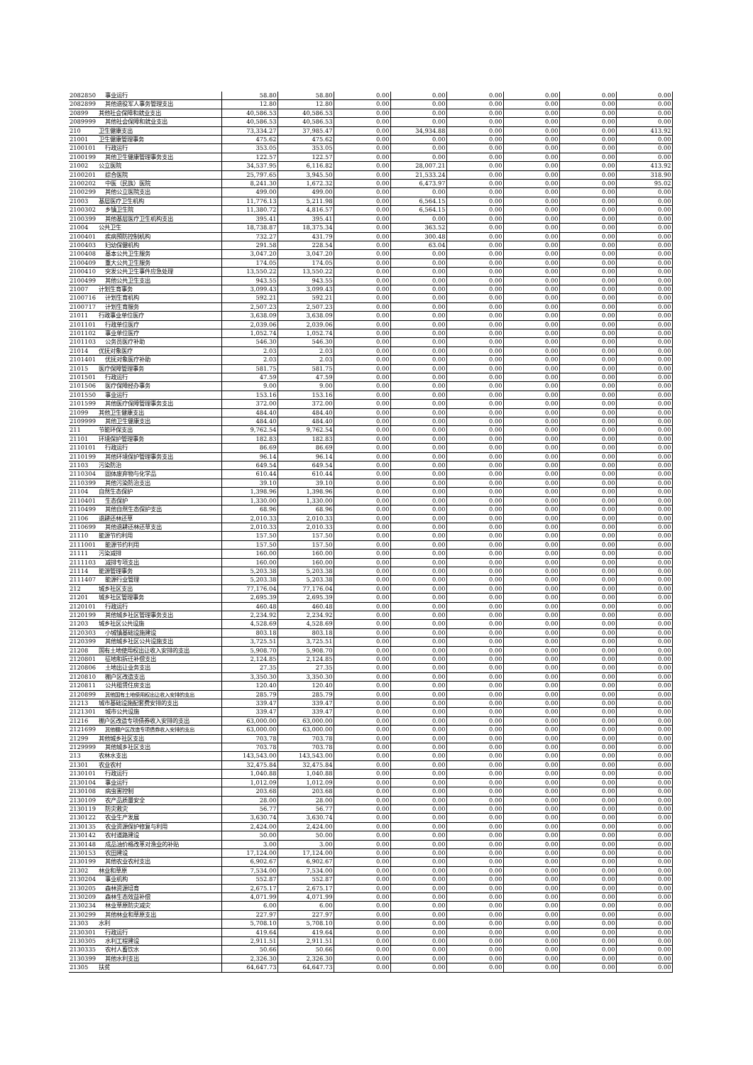| 2082850 | 事业运行 | 58.80 | 58.80 | 0.00 | 0.00 | 0.00 | 0.00 | 0.00 | 0.00 |
| 2082899 | 其他退役军人事务管理支出 | 12.80 | 12.80 | 0.00 | 0.00 | 0.00 | 0.00 | 0.00 | 0.00 |
| 20899 | 其他社会保障和就业支出 | 40,586.53 | 40,586.53 | 0.00 | 0.00 | 0.00 | 0.00 | 0.00 | 0.00 |
| 2089999 | 其他社会保障和就业支出 | 40,586.53 | 40,586.53 | 0.00 | 0.00 | 0.00 | 0.00 | 0.00 | 0.00 |
| 210 | 卫生健康支出 | 73,334.27 | 37,985.47 | 0.00 | 34,934.88 | 0.00 | 0.00 | 0.00 | 413.92 |
| 21001 | 卫生健康管理事务 | 475.62 | 475.62 | 0.00 | 0.00 | 0.00 | 0.00 | 0.00 | 0.00 |
| 2100101 | 行政运行 | 353.05 | 353.05 | 0.00 | 0.00 | 0.00 | 0.00 | 0.00 | 0.00 |
| 2100199 | 其他卫生健康管理事务支出 | 122.57 | 122.57 | 0.00 | 0.00 | 0.00 | 0.00 | 0.00 | 0.00 |
| 21002 | 公立医院 | 34,537.95 | 6,116.82 | 0.00 | 28,007.21 | 0.00 | 0.00 | 0.00 | 413.92 |
| 2100201 | 综合医院 | 25,797.65 | 3,945.50 | 0.00 | 21,533.24 | 0.00 | 0.00 | 0.00 | 318.90 |
| 2100202 | 中医（民族）医院 | 8,241.30 | 1,672.32 | 0.00 | 6,473.97 | 0.00 | 0.00 | 0.00 | 95.02 |
| 2100299 | 其他公立医院支出 | 499.00 | 499.00 | 0.00 | 0.00 | 0.00 | 0.00 | 0.00 | 0.00 |
| 21003 | 基层医疗卫生机构 | 11,776.13 | 5,211.98 | 0.00 | 6,564.15 | 0.00 | 0.00 | 0.00 | 0.00 |
| 2100302 | 乡镇卫生院 | 11,380.72 | 4,816.57 | 0.00 | 6,564.15 | 0.00 | 0.00 | 0.00 | 0.00 |
| 2100399 | 其他基层医疗卫生机构支出 | 395.41 | 395.41 | 0.00 | 0.00 | 0.00 | 0.00 | 0.00 | 0.00 |
| 21004 | 公共卫生 | 18,738.87 | 18,375.34 | 0.00 | 363.52 | 0.00 | 0.00 | 0.00 | 0.00 |
| 2100401 | 疾病预防控制机构 | 732.27 | 431.79 | 0.00 | 300.48 | 0.00 | 0.00 | 0.00 | 0.00 |
| 2100403 | 妇幼保健机构 | 291.58 | 228.54 | 0.00 | 63.04 | 0.00 | 0.00 | 0.00 | 0.00 |
| 2100408 | 基本公共卫生服务 | 3,047.20 | 3,047.20 | 0.00 | 0.00 | 0.00 | 0.00 | 0.00 | 0.00 |
| 2100409 | 重大公共卫生服务 | 174.05 | 174.05 | 0.00 | 0.00 | 0.00 | 0.00 | 0.00 | 0.00 |
| 2100410 | 突发公共卫生事件应急处理 | 13,550.22 | 13,550.22 | 0.00 | 0.00 | 0.00 | 0.00 | 0.00 | 0.00 |
| 2100499 | 其他公共卫生支出 | 943.55 | 943.55 | 0.00 | 0.00 | 0.00 | 0.00 | 0.00 | 0.00 |
| 21007 | 计划生育事务 | 3,099.43 | 3,099.43 | 0.00 | 0.00 | 0.00 | 0.00 | 0.00 | 0.00 |
| 2100716 | 计划生育机构 | 592.21 | 592.21 | 0.00 | 0.00 | 0.00 | 0.00 | 0.00 | 0.00 |
| 2100717 | 计划生育服务 | 2,507.23 | 2,507.23 | 0.00 | 0.00 | 0.00 | 0.00 | 0.00 | 0.00 |
| 21011 | 行政事业单位医疗 | 3,638.09 | 3,638.09 | 0.00 | 0.00 | 0.00 | 0.00 | 0.00 | 0.00 |
| 2101101 | 行政单位医疗 | 2,039.06 | 2,039.06 | 0.00 | 0.00 | 0.00 | 0.00 | 0.00 | 0.00 |
| 2101102 | 事业单位医疗 | 1,052.74 | 1,052.74 | 0.00 | 0.00 | 0.00 | 0.00 | 0.00 | 0.00 |
| 2101103 | 公务员医疗补助 | 546.30 | 546.30 | 0.00 | 0.00 | 0.00 | 0.00 | 0.00 | 0.00 |
| 21014 | 优抚对象医疗 | 2.03 | 2.03 | 0.00 | 0.00 | 0.00 | 0.00 | 0.00 | 0.00 |
| 2101401 | 优抚对象医疗补助 | 2.03 | 2.03 | 0.00 | 0.00 | 0.00 | 0.00 | 0.00 | 0.00 |
| 21015 | 医疗保障管理事务 | 581.75 | 581.75 | 0.00 | 0.00 | 0.00 | 0.00 | 0.00 | 0.00 |
| 2101501 | 行政运行 | 47.59 | 47.59 | 0.00 | 0.00 | 0.00 | 0.00 | 0.00 | 0.00 |
| 2101506 | 医疗保障经办事务 | 9.00 | 9.00 | 0.00 | 0.00 | 0.00 | 0.00 | 0.00 | 0.00 |
| 2101550 | 事业运行 | 153.16 | 153.16 | 0.00 | 0.00 | 0.00 | 0.00 | 0.00 | 0.00 |
| 2101599 | 其他医疗保障管理事务支出 | 372.00 | 372.00 | 0.00 | 0.00 | 0.00 | 0.00 | 0.00 | 0.00 |
| 21099 | 其他卫生健康支出 | 484.40 | 484.40 | 0.00 | 0.00 | 0.00 | 0.00 | 0.00 | 0.00 |
| 2109999 | 其他卫生健康支出 | 484.40 | 484.40 | 0.00 | 0.00 | 0.00 | 0.00 | 0.00 | 0.00 |
| 211 | 节能环保支出 | 9,762.54 | 9,762.54 | 0.00 | 0.00 | 0.00 | 0.00 | 0.00 | 0.00 |
| 21101 | 环境保护管理事务 | 182.83 | 182.83 | 0.00 | 0.00 | 0.00 | 0.00 | 0.00 | 0.00 |
| 2110101 | 行政运行 | 86.69 | 86.69 | 0.00 | 0.00 | 0.00 | 0.00 | 0.00 | 0.00 |
| 2110199 | 其他环境保护管理事务支出 | 96.14 | 96.14 | 0.00 | 0.00 | 0.00 | 0.00 | 0.00 | 0.00 |
| 21103 | 污染防治 | 649.54 | 649.54 | 0.00 | 0.00 | 0.00 | 0.00 | 0.00 | 0.00 |
| 2110304 | 固体废弃物与化学品 | 610.44 | 610.44 | 0.00 | 0.00 | 0.00 | 0.00 | 0.00 | 0.00 |
| 2110399 | 其他污染防治支出 | 39.10 | 39.10 | 0.00 | 0.00 | 0.00 | 0.00 | 0.00 | 0.00 |
| 21104 | 自然生态保护 | 1,398.96 | 1,398.96 | 0.00 | 0.00 | 0.00 | 0.00 | 0.00 | 0.00 |
| 2110401 | 生态保护 | 1,330.00 | 1,330.00 | 0.00 | 0.00 | 0.00 | 0.00 | 0.00 | 0.00 |
| 2110499 | 其他自然生态保护支出 | 68.96 | 68.96 | 0.00 | 0.00 | 0.00 | 0.00 | 0.00 | 0.00 |
| 21106 | 退耕还林还草 | 2,010.33 | 2,010.33 | 0.00 | 0.00 | 0.00 | 0.00 | 0.00 | 0.00 |
| 2110699 | 其他退耕还林还草支出 | 2,010.33 | 2,010.33 | 0.00 | 0.00 | 0.00 | 0.00 | 0.00 | 0.00 |
| 21110 | 能源节约利用 | 157.50 | 157.50 | 0.00 | 0.00 | 0.00 | 0.00 | 0.00 | 0.00 |
| 2111001 | 能源节约利用 | 157.50 | 157.50 | 0.00 | 0.00 | 0.00 | 0.00 | 0.00 | 0.00 |
| 21111 | 污染减排 | 160.00 | 160.00 | 0.00 | 0.00 | 0.00 | 0.00 | 0.00 | 0.00 |
| 2111103 | 减排专项支出 | 160.00 | 160.00 | 0.00 | 0.00 | 0.00 | 0.00 | 0.00 | 0.00 |
| 21114 | 能源管理事务 | 5,203.38 | 5,203.38 | 0.00 | 0.00 | 0.00 | 0.00 | 0.00 | 0.00 |
| 2111407 | 能源行业管理 | 5,203.38 | 5,203.38 | 0.00 | 0.00 | 0.00 | 0.00 | 0.00 | 0.00 |
| 212 | 城乡社区支出 | 77,176.04 | 77,176.04 | 0.00 | 0.00 | 0.00 | 0.00 | 0.00 | 0.00 |
| 21201 | 城乡社区管理事务 | 2,695.39 | 2,695.39 | 0.00 | 0.00 | 0.00 | 0.00 | 0.00 | 0.00 |
| 2120101 | 行政运行 | 460.48 | 460.48 | 0.00 | 0.00 | 0.00 | 0.00 | 0.00 | 0.00 |
| 2120199 | 其他城乡社区管理事务支出 | 2,234.92 | 2,234.92 | 0.00 | 0.00 | 0.00 | 0.00 | 0.00 | 0.00 |
| 21203 | 城乡社区公共设施 | 4,528.69 | 4,528.69 | 0.00 | 0.00 | 0.00 | 0.00 | 0.00 | 0.00 |
| 2120303 | 小城镇基础设施建设 | 803.18 | 803.18 | 0.00 | 0.00 | 0.00 | 0.00 | 0.00 | 0.00 |
| 2120399 | 其他城乡社区公共设施支出 | 3,725.51 | 3,725.51 | 0.00 | 0.00 | 0.00 | 0.00 | 0.00 | 0.00 |
| 21208 | 国有土地使用权出让收入安排的支出 | 5,908.70 | 5,908.70 | 0.00 | 0.00 | 0.00 | 0.00 | 0.00 | 0.00 |
| 2120801 | 征地和拆迁补偿支出 | 2,124.85 | 2,124.85 | 0.00 | 0.00 | 0.00 | 0.00 | 0.00 | 0.00 |
| 2120806 | 土地出让业务支出 | 27.35 | 27.35 | 0.00 | 0.00 | 0.00 | 0.00 | 0.00 | 0.00 |
| 2120810 | 棚户区改造支出 | 3,350.30 | 3,350.30 | 0.00 | 0.00 | 0.00 | 0.00 | 0.00 | 0.00 |
| 2120811 | 公共租赁住房支出 | 120.40 | 120.40 | 0.00 | 0.00 | 0.00 | 0.00 | 0.00 | 0.00 |
| 2120899 | 其他国有土地使用权出让收入安排的支出 | 285.79 | 285.79 | 0.00 | 0.00 | 0.00 | 0.00 | 0.00 | 0.00 |
| 21213 | 城市基础设施配套费安排的支出 | 339.47 | 339.47 | 0.00 | 0.00 | 0.00 | 0.00 | 0.00 | 0.00 |
| 2121301 | 城市公共设施 | 339.47 | 339.47 | 0.00 | 0.00 | 0.00 | 0.00 | 0.00 | 0.00 |
| 21216 | 棚户区改造专项债券收入安排的支出 | 63,000.00 | 63,000.00 | 0.00 | 0.00 | 0.00 | 0.00 | 0.00 | 0.00 |
| 2121699 | 其他棚户区改造专项债券收入安排的支出 | 63,000.00 | 63,000.00 | 0.00 | 0.00 | 0.00 | 0.00 | 0.00 | 0.00 |
| 21299 | 其他城乡社区支出 | 703.78 | 703.78 | 0.00 | 0.00 | 0.00 | 0.00 | 0.00 | 0.00 |
| 2129999 | 其他城乡社区支出 | 703.78 | 703.78 | 0.00 | 0.00 | 0.00 | 0.00 | 0.00 | 0.00 |
| 213 | 农林水支出 | 143,543.00 | 143,543.00 | 0.00 | 0.00 | 0.00 | 0.00 | 0.00 | 0.00 |
| 21301 | 农业农村 | 32,475.84 | 32,475.84 | 0.00 | 0.00 | 0.00 | 0.00 | 0.00 | 0.00 |
| 2130101 | 行政运行 | 1,040.88 | 1,040.88 | 0.00 | 0.00 | 0.00 | 0.00 | 0.00 | 0.00 |
| 2130104 | 事业运行 | 1,012.09 | 1,012.09 | 0.00 | 0.00 | 0.00 | 0.00 | 0.00 | 0.00 |
| 2130108 | 病虫害控制 | 203.68 | 203.68 | 0.00 | 0.00 | 0.00 | 0.00 | 0.00 | 0.00 |
| 2130109 | 农产品质量安全 | 28.00 | 28.00 | 0.00 | 0.00 | 0.00 | 0.00 | 0.00 | 0.00 |
| 2130119 | 防灾救灾 | 56.77 | 56.77 | 0.00 | 0.00 | 0.00 | 0.00 | 0.00 | 0.00 |
| 2130122 | 农业生产发展 | 3,630.74 | 3,630.74 | 0.00 | 0.00 | 0.00 | 0.00 | 0.00 | 0.00 |
| 2130135 | 农业资源保护修复与利用 | 2,424.00 | 2,424.00 | 0.00 | 0.00 | 0.00 | 0.00 | 0.00 | 0.00 |
| 2130142 | 农村道路建设 | 50.00 | 50.00 | 0.00 | 0.00 | 0.00 | 0.00 | 0.00 | 0.00 |
| 2130148 | 成品油价格改革对渔业的补贴 | 3.00 | 3.00 | 0.00 | 0.00 | 0.00 | 0.00 | 0.00 | 0.00 |
| 2130153 | 农田建设 | 17,124.00 | 17,124.00 | 0.00 | 0.00 | 0.00 | 0.00 | 0.00 | 0.00 |
| 2130199 | 其他农业农村支出 | 6,902.67 | 6,902.67 | 0.00 | 0.00 | 0.00 | 0.00 | 0.00 | 0.00 |
| 21302 | 林业和草原 | 7,534.00 | 7,534.00 | 0.00 | 0.00 | 0.00 | 0.00 | 0.00 | 0.00 |
| 2130204 | 事业机构 | 552.87 | 552.87 | 0.00 | 0.00 | 0.00 | 0.00 | 0.00 | 0.00 |
| 2130205 | 森林资源培育 | 2,675.17 | 2,675.17 | 0.00 | 0.00 | 0.00 | 0.00 | 0.00 | 0.00 |
| 2130209 | 森林生态效益补偿 | 4,071.99 | 4,071.99 | 0.00 | 0.00 | 0.00 | 0.00 | 0.00 | 0.00 |
| 2130234 | 林业草原防灾减灾 | 6.00 | 6.00 | 0.00 | 0.00 | 0.00 | 0.00 | 0.00 | 0.00 |
| 2130299 | 其他林业和草原支出 | 227.97 | 227.97 | 0.00 | 0.00 | 0.00 | 0.00 | 0.00 | 0.00 |
| 21303 | 水利 | 5,708.10 | 5,708.10 | 0.00 | 0.00 | 0.00 | 0.00 | 0.00 | 0.00 |
| 2130301 | 行政运行 | 419.64 | 419.64 | 0.00 | 0.00 | 0.00 | 0.00 | 0.00 | 0.00 |
| 2130305 | 水利工程建设 | 2,911.51 | 2,911.51 | 0.00 | 0.00 | 0.00 | 0.00 | 0.00 | 0.00 |
| 2130335 | 农村人畜饮水 | 50.66 | 50.66 | 0.00 | 0.00 | 0.00 | 0.00 | 0.00 | 0.00 |
| 2130399 | 其他水利支出 | 2,326.30 | 2,326.30 | 0.00 | 0.00 | 0.00 | 0.00 | 0.00 | 0.00 |
| 21305 | 扶贫 | 64,647.73 | 64,647.73 | 0.00 | 0.00 | 0.00 | 0.00 | 0.00 | 0.00 |